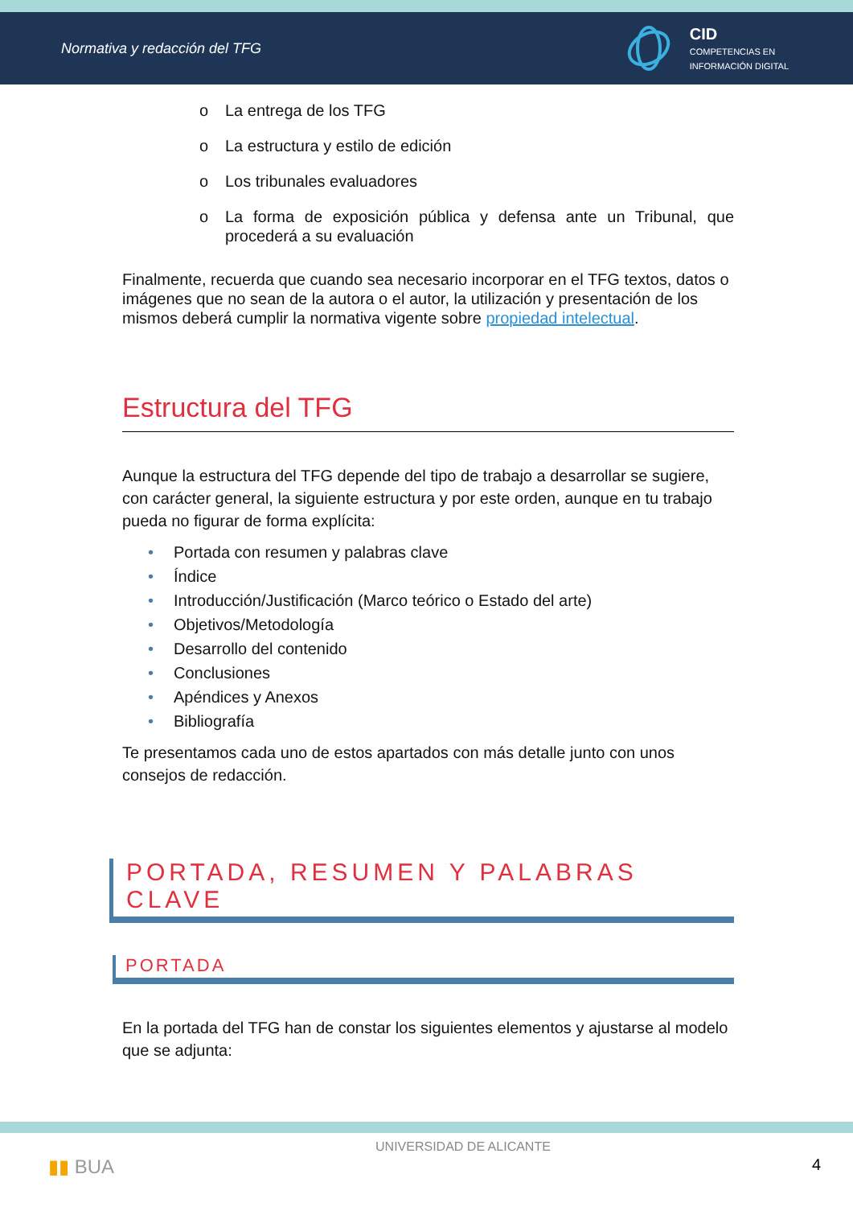Normativa y redacción del TFG
CID
COMPETENCIAS EN
INFORMACIÓN DIGITAL
o La entrega de los TFG
o La estructura y estilo de edición
o Los tribunales evaluadores
o La forma de exposición pública y defensa ante un Tribunal, que procederá a su evaluación
Finalmente, recuerda que cuando sea necesario incorporar en el TFG textos, datos o imágenes que no sean de la autora o el autor, la utilización y presentación de los mismos deberá cumplir la normativa vigente sobre propiedad intelectual.
Estructura del TFG
Aunque la estructura del TFG depende del tipo de trabajo a desarrollar se sugiere, con carácter general, la siguiente estructura y por este orden, aunque en tu trabajo pueda no figurar de forma explícita:
• Portada con resumen y palabras clave
• Índice
• Introducción/Justificación (Marco teórico o Estado del arte)
• Objetivos/Metodología
• Desarrollo del contenido
• Conclusiones
• Apéndices y Anexos
• Bibliografía
Te presentamos cada uno de estos apartados con más detalle junto con unos consejos de redacción.
PORTADA, RESUMEN Y PALABRAS CLAVE
PORTADA
En la portada del TFG han de constar los siguientes elementos y ajustarse al modelo que se adjunta:
▮▮ BUA UNIVERSIDAD DE ALICANTE 4